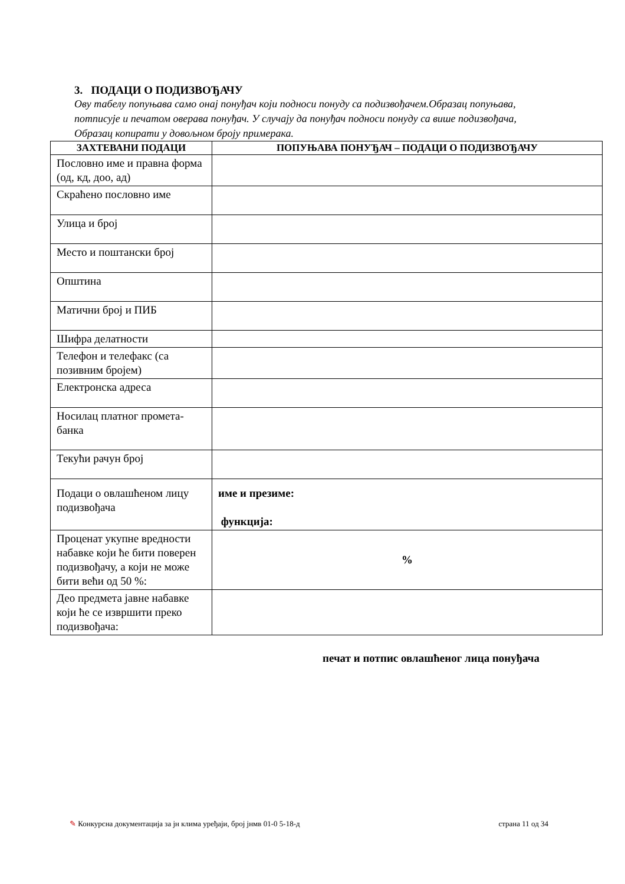3. ПОДАЦИ О ПОДИЗВОЂАЧУ
Ову табелу попуњава само онај понуђач који подноси понуду са подизвођачем.Образац попуњава, потписује и печатом оверава понуђач. У случају да понуђач подноси понуду са више подизвођача, Образац копирати у довољном броју примерака.
| ЗАХТЕВАНИ ПОДАЦИ | ПОПУЊАВА ПОНУЂАЧ – ПОДАЦИ О ПОДИЗВОЂАЧУ |
| --- | --- |
| Пословно име и правна форма (од, кд, доо, ад) | |
| Скраћено пословно име | |
| Улица и број | |
| Место и поштански број | |
| Општина | |
| Матични број и ПИБ | |
| Шифра делатности | |
| Телефон и телефакс (са позивним бројем) | |
| Електронска адреса | |
| Носилац платног промета-банка | |
| Текући рачун број | |
| Подаци о овлашћеном лицу подизвођача | име и презиме: функција: |
| Проценат укупне вредности набавке који ће бити поверен подизвођачу, а који не може бити већи од 50 %: | % |
| Део предмета јавне набавке који ће се извршити преко подизвођача: | |
печат и потпис овлашћеног лица понуђача
✎ Конкурсна документација за јн клима уређаји, број јнмв 01-0 5-18-д страна 11 од 34